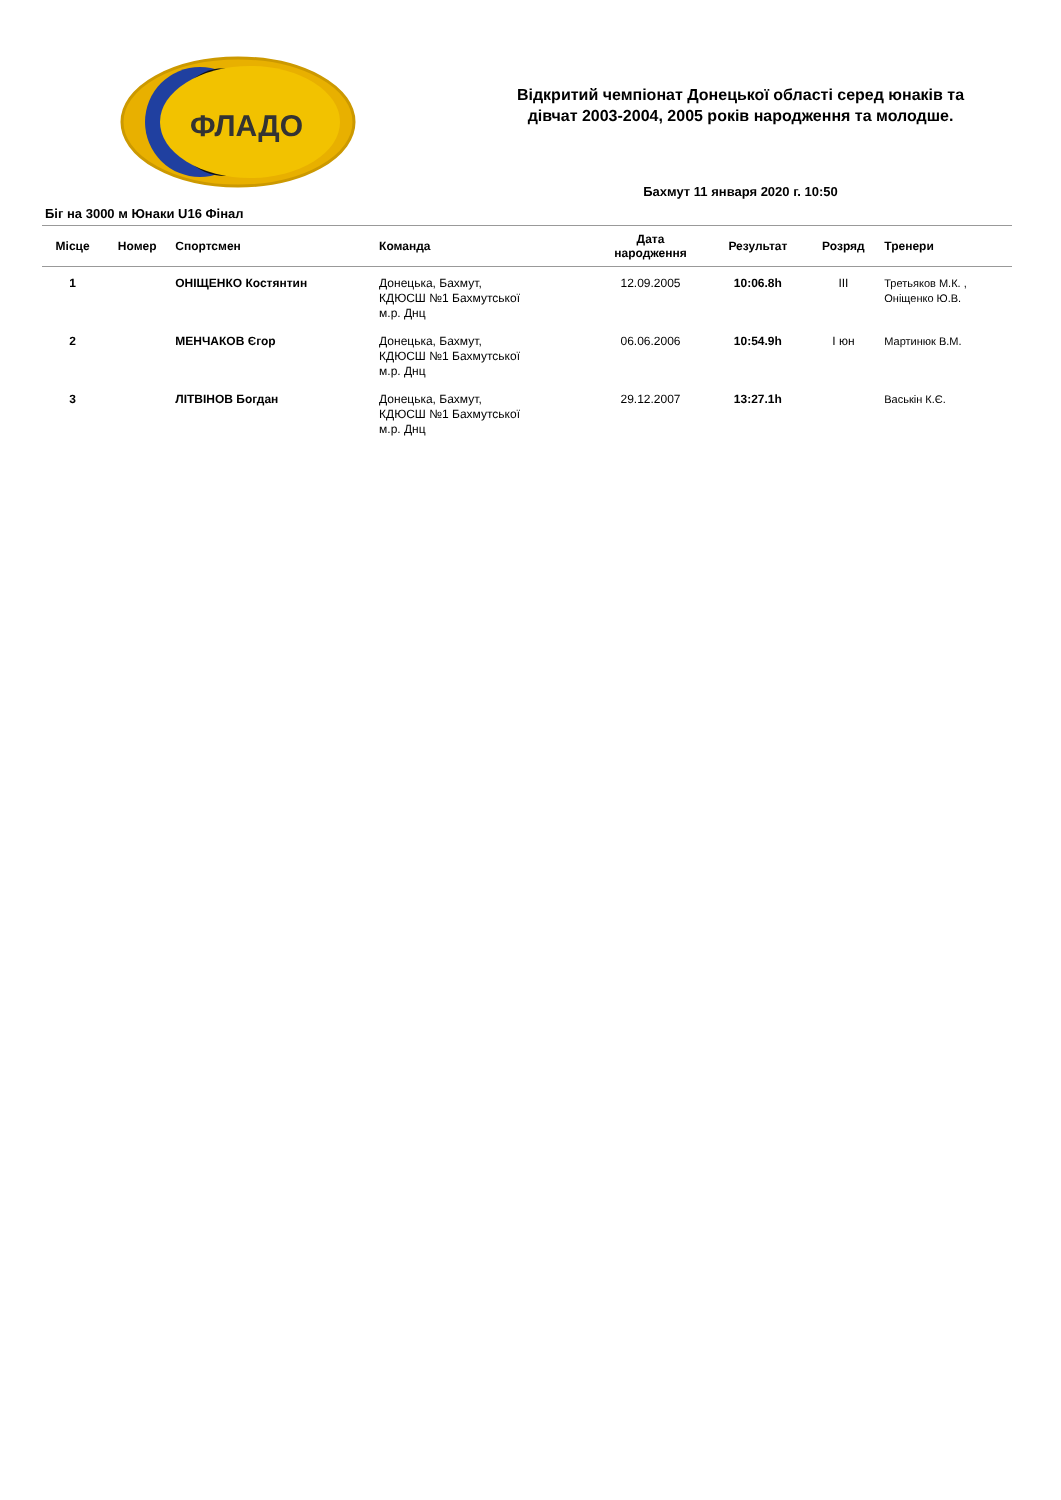ФЛАДО
Відкритий чемпіонат Донецької області серед юнаків та
дівчат 2003-2004, 2005 років народження та молодше.
Бахмут 11 января 2020 г. 10:50
Біг на 3000 м Юнаки U16 Фінал
| Місце | Номер | Спортсмен | Команда | Дата народження | Результат | Розряд | Тренери |
| --- | --- | --- | --- | --- | --- | --- | --- |
| 1 | | ОНІЩЕНКО Костянтин | Донецька, Бахмут, КДЮСШ №1 Бахмутської м.р. Днц | 12.09.2005 | 10:06.8h | III | Третьяков М.К. , Оніщенко Ю.В. |
| 2 | | МЕНЧАКОВ Єгор | Донецька, Бахмут, КДЮСШ №1 Бахмутської м.р. Днц | 06.06.2006 | 10:54.9h | I юн | Мартинюк В.М. |
| 3 | | ЛІТВІНОВ Богдан | Донецька, Бахмут, КДЮСШ №1 Бахмутської м.р. Днц | 29.12.2007 | 13:27.1h | | Васькін К.Є. |